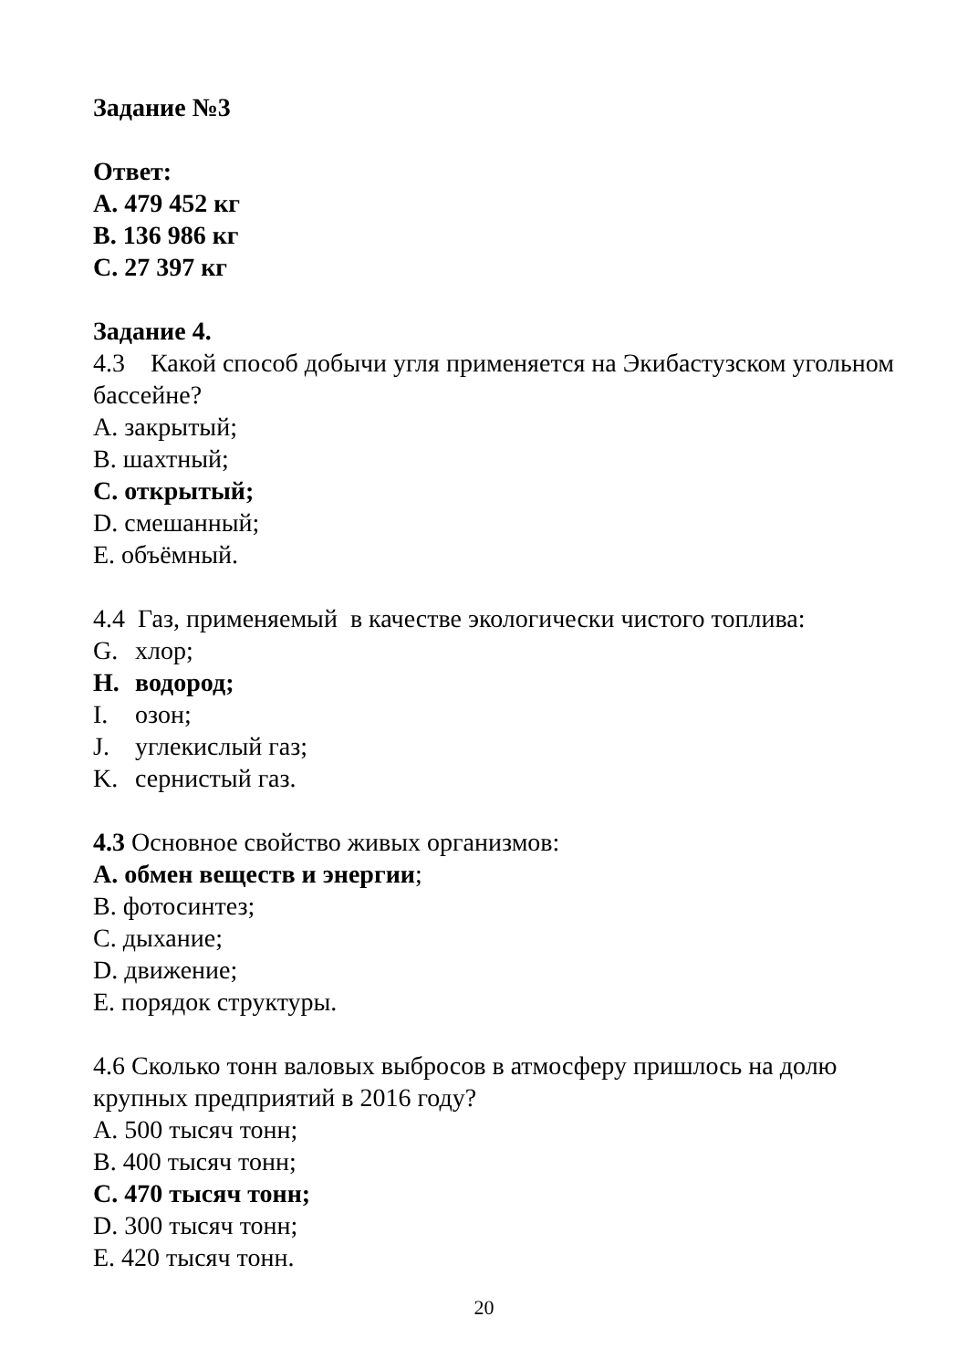Задание №3
Ответ:
A. 479 452 кг
B. 136 986 кг
C. 27 397 кг
Задание 4.
4.3 Какой способ добычи угля применяется на Экибастузском угольном бассейне?
A. закрытый;
B. шахтный;
C. открытый;
D. смешанный;
E. объёмный.
4.4 Газ, применяемый в качестве экологически чистого топлива:
G. хлор;
H. водород;
I. озон;
J. углекислый газ;
K. сернистый газ.
4.3 Основное свойство живых организмов:
A. обмен веществ и энергии;
B. фотосинтез;
C. дыхание;
D. движение;
E. порядок структуры.
4.6 Сколько тонн валовых выбросов в атмосферу пришлось на долю крупных предприятий в 2016 году?
A. 500 тысяч тонн;
B. 400 тысяч тонн;
C. 470 тысяч тонн;
D. 300 тысяч тонн;
E. 420 тысяч тонн.
20